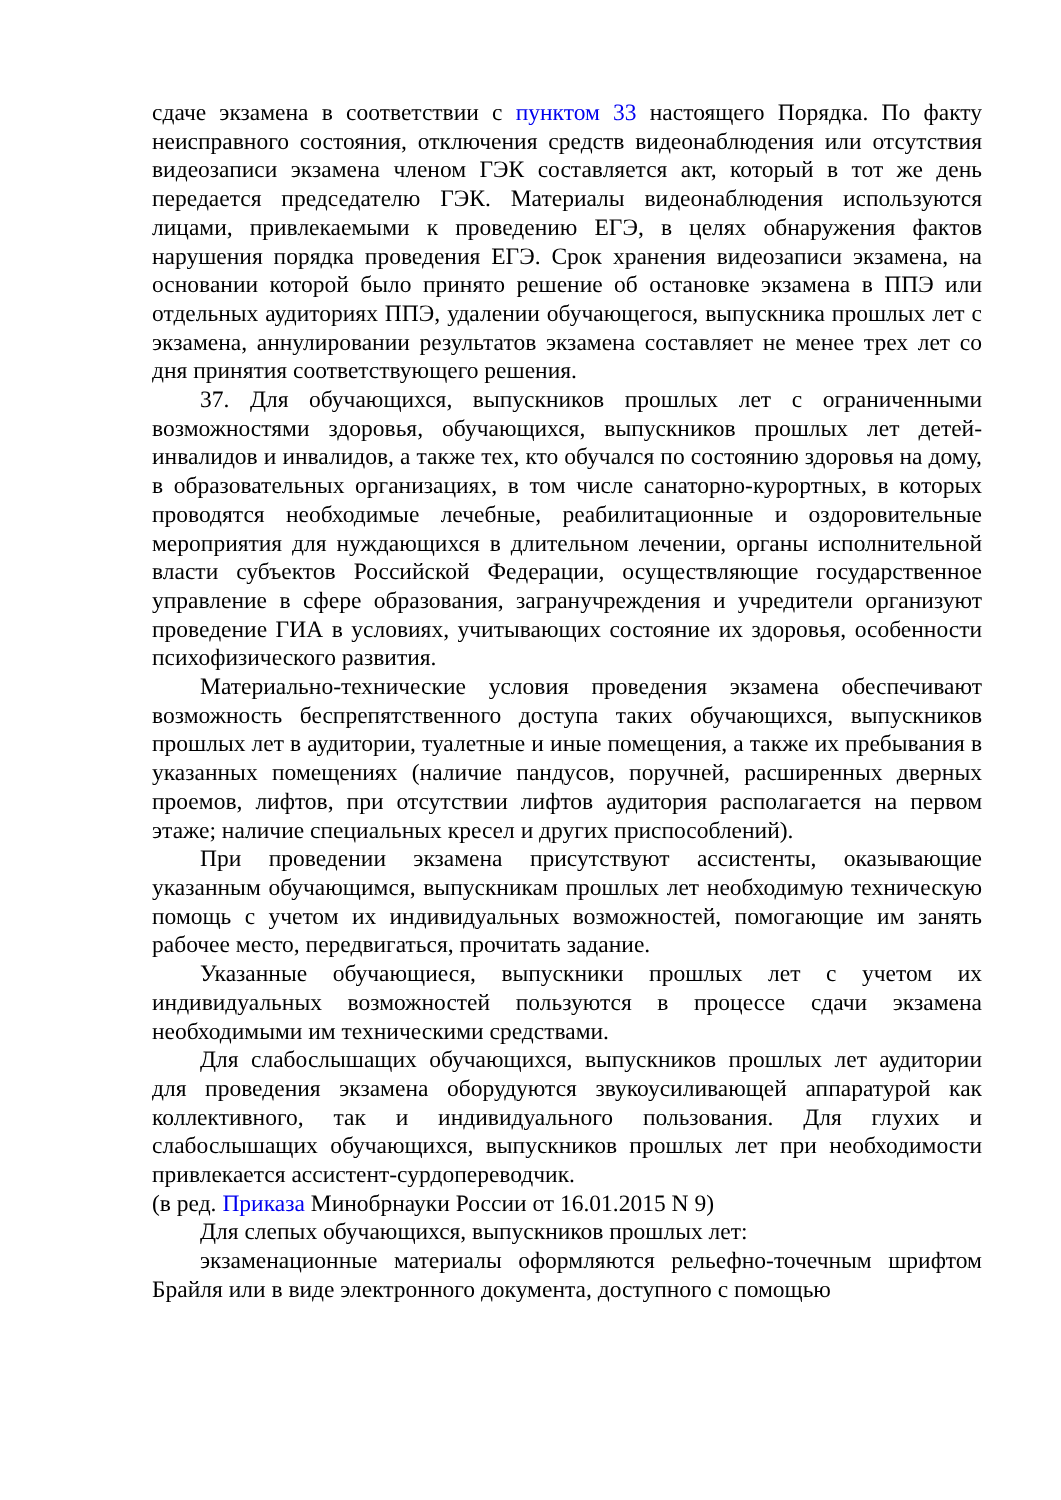сдаче экзамена в соответствии с пунктом 33 настоящего Порядка. По факту неисправного состояния, отключения средств видеонаблюдения или отсутствия видеозаписи экзамена членом ГЭК составляется акт, который в тот же день передается председателю ГЭК. Материалы видеонаблюдения используются лицами, привлекаемыми к проведению ЕГЭ, в целях обнаружения фактов нарушения порядка проведения ЕГЭ. Срок хранения видеозаписи экзамена, на основании которой было принято решение об остановке экзамена в ППЭ или отдельных аудиториях ППЭ, удалении обучающегося, выпускника прошлых лет с экзамена, аннулировании результатов экзамена составляет не менее трех лет со дня принятия соответствующего решения.
37. Для обучающихся, выпускников прошлых лет с ограниченными возможностями здоровья, обучающихся, выпускников прошлых лет детей-инвалидов и инвалидов, а также тех, кто обучался по состоянию здоровья на дому, в образовательных организациях, в том числе санаторно-курортных, в которых проводятся необходимые лечебные, реабилитационные и оздоровительные мероприятия для нуждающихся в длительном лечении, органы исполнительной власти субъектов Российской Федерации, осуществляющие государственное управление в сфере образования, загранучреждения и учредители организуют проведение ГИА в условиях, учитывающих состояние их здоровья, особенности психофизического развития.
Материально-технические условия проведения экзамена обеспечивают возможность беспрепятственного доступа таких обучающихся, выпускников прошлых лет в аудитории, туалетные и иные помещения, а также их пребывания в указанных помещениях (наличие пандусов, поручней, расширенных дверных проемов, лифтов, при отсутствии лифтов аудитория располагается на первом этаже; наличие специальных кресел и других приспособлений).
При проведении экзамена присутствуют ассистенты, оказывающие указанным обучающимся, выпускникам прошлых лет необходимую техническую помощь с учетом их индивидуальных возможностей, помогающие им занять рабочее место, передвигаться, прочитать задание.
Указанные обучающиеся, выпускники прошлых лет с учетом их индивидуальных возможностей пользуются в процессе сдачи экзамена необходимыми им техническими средствами.
Для слабослышащих обучающихся, выпускников прошлых лет аудитории для проведения экзамена оборудуются звукоусиливающей аппаратурой как коллективного, так и индивидуального пользования. Для глухих и слабослышащих обучающихся, выпускников прошлых лет при необходимости привлекается ассистент-сурдопереводчик.
(в ред. Приказа Минобрнауки России от 16.01.2015 N 9)
Для слепых обучающихся, выпускников прошлых лет:
экзаменационные материалы оформляются рельефно-точечным шрифтом Брайля или в виде электронного документа, доступного с помощью